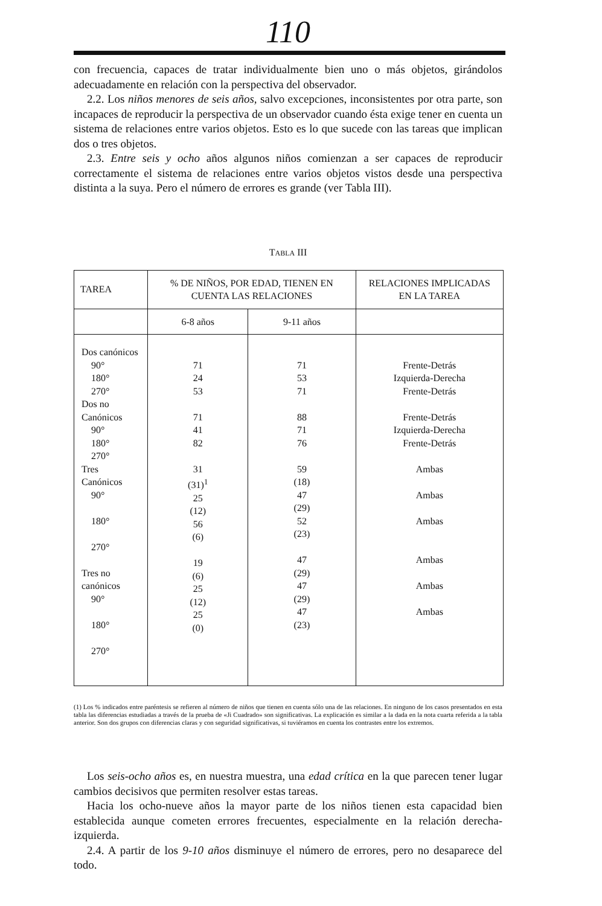110
con frecuencia, capaces de tratar individualmente bien uno o más objetos, girándolos adecuadamente en relación con la perspectiva del observador.
2.2. Los niños menores de seis años, salvo excepciones, inconsistentes por otra parte, son incapaces de reproducir la perspectiva de un observador cuando ésta exige tener en cuenta un sistema de relaciones entre varios objetos. Esto es lo que sucede con las tareas que implican dos o tres objetos.
2.3. Entre seis y ocho años algunos niños comienzan a ser capaces de reproducir correctamente el sistema de relaciones entre varios objetos vistos desde una perspectiva distinta a la suya. Pero el número de errores es grande (ver Tabla III).
TABLA III
| TAREA | % DE NIÑOS, POR EDAD, TIENEN EN CUENTA LAS RELACIONES | | RELACIONES IMPLICADAS EN LA TAREA |
| | 6-8 años | 9-11 años | |
| Dos canónicos 90° 180° 270° Dos no Canónicos 90° 180° 270° Tres Canónicos 90° 180° 270° Tres no canónicos 90° 180° 270° | 71 24 53 71 41 82 31 (31)<sup>1</sup> 25 (12) 56 (6) 19 (6) 25 (12) 25 (0) | 71 53 71 88 71 76 59 (18) 47 (29) 52 (23) 47 (29) 47 (29) 47 (23) | Frente-Detrás Izquierda-Derecha Frente-Detrás Frente-Detrás Izquierda-Derecha Frente-Detrás Ambas Ambas Ambas Ambas Ambas Ambas |
(1) Los % indicados entre paréntesis se refieren al número de niños que tienen en cuenta sólo una de las relaciones. En ninguno de los casos presentados en esta tabla las diferencias estudiadas a través de la prueba de «Ji Cuadrado» son significativas. La explicación es similar a la dada en la nota cuarta referida a la tabla anterior. Son dos grupos con diferencias claras y con seguridad significativas, si tuviéramos en cuenta los contrastes entre los extremos.
Los seis-ocho años es, en nuestra muestra, una edad crítica en la que parecen tener lugar cambios decisivos que permiten resolver estas tareas.
Hacia los ocho-nueve años la mayor parte de los niños tienen esta capacidad bien establecida aunque cometen errores frecuentes, especialmente en la relación derecha-izquierda.
2.4. A partir de los 9-10 años disminuye el número de errores, pero no desaparece del todo.